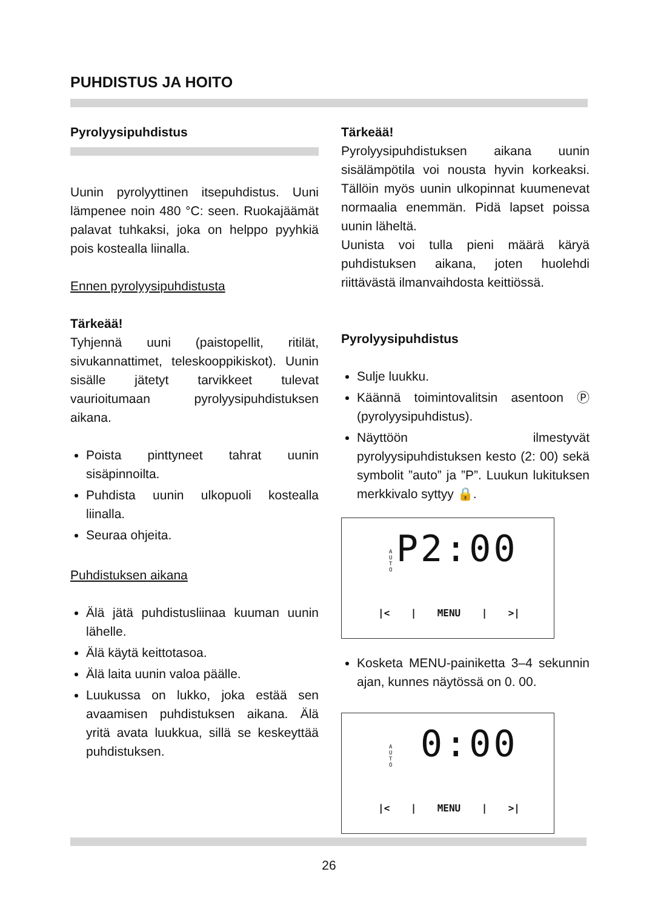PUHDISTUS JA HOITO
Pyrolyysipuhdistus
Uunin pyrolyyttinen itsepuhdistus. Uuni lämpenee noin 480 °C: seen. Ruokajäämät palavat tuhkaksi, joka on helppo pyyhkiä pois kostealla liinalla.
Ennen pyrolyysipuhdistusta
Tärkeää!
Tyhjennä uuni (paistopellit, ritilät, sivukannattimet, teleskooppikiskot). Uunin sisälle jätetyt tarvikkeet tulevat vaurioitumaan pyrolyysipuhdistuksen aikana.
Poista pinttyneet tahrat uunin sisäpinnoilta.
Puhdista uunin ulkopuoli kostealla liinalla.
Seuraa ohjeita.
Puhdistuksen aikana
Älä jätä puhdistusliinaa kuuman uunin lähelle.
Älä käytä keittotasoa.
Älä laita uunin valoa päälle.
Luukussa on lukko, joka estää sen avaamisen puhdistuksen aikana. Älä yritä avata luukkua, sillä se keskeyttää puhdistuksen.
Tärkeää!
Pyrolyysipuhdistuksen aikana uunin sisälämpötila voi nousta hyvin korkeaksi. Tällöin myös uunin ulkopinnat kuumenevat normaalia enemmän. Pidä lapset poissa uunin läheltä.
Uunista voi tulla pieni määrä käryä puhdistuksen aikana, joten huolehdi riittävästä ilmanvaihdosta keittiössä.
Pyrolyysipuhdistus
Sulje luukku.
Käännä toimintovalitsin asentoon Ⓟ (pyrolyysipuhdistus).
Näyttöön ilmestyvät pyrolyysipuhdistuksen kesto (2: 00) sekä symbolit ”auto” ja ”P”. Luukun lukituksen merkkivalo syttyy 🔒.
A
U
T
O
P2:00
|< | MENU | >|
Kosketa MENU-painiketta 3–4 sekunnin ajan, kunnes näytössä on 0. 00.
A
U
T
O
0:00
|< | MENU | >|
26